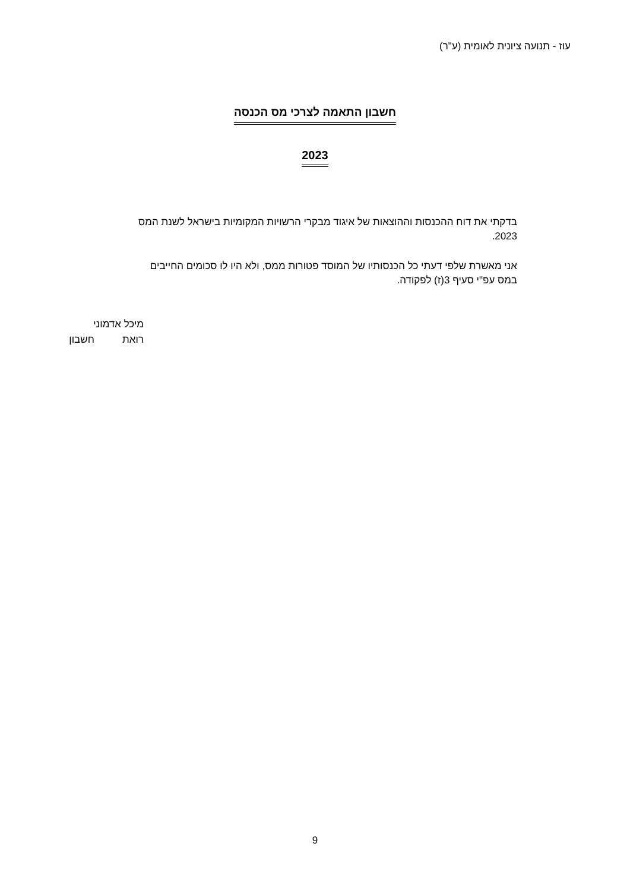עוז - תנועה ציונית לאומית (ע"ר)
חשבון התאמה לצרכי מס הכנסה
2023
בדקתי את דוח ההכנסות וההוצאות של איגוד מבקרי הרשויות המקומיות בישראל לשנת המס 2023.
אני מאשרת שלפי דעתי כל הכנסותיו של המוסד פטורות ממס, ולא היו לו סכומים החייבים במס עפ"י סעיף 3(ז) לפקודה.
מיכל אדמוני
רואת חשבון
9